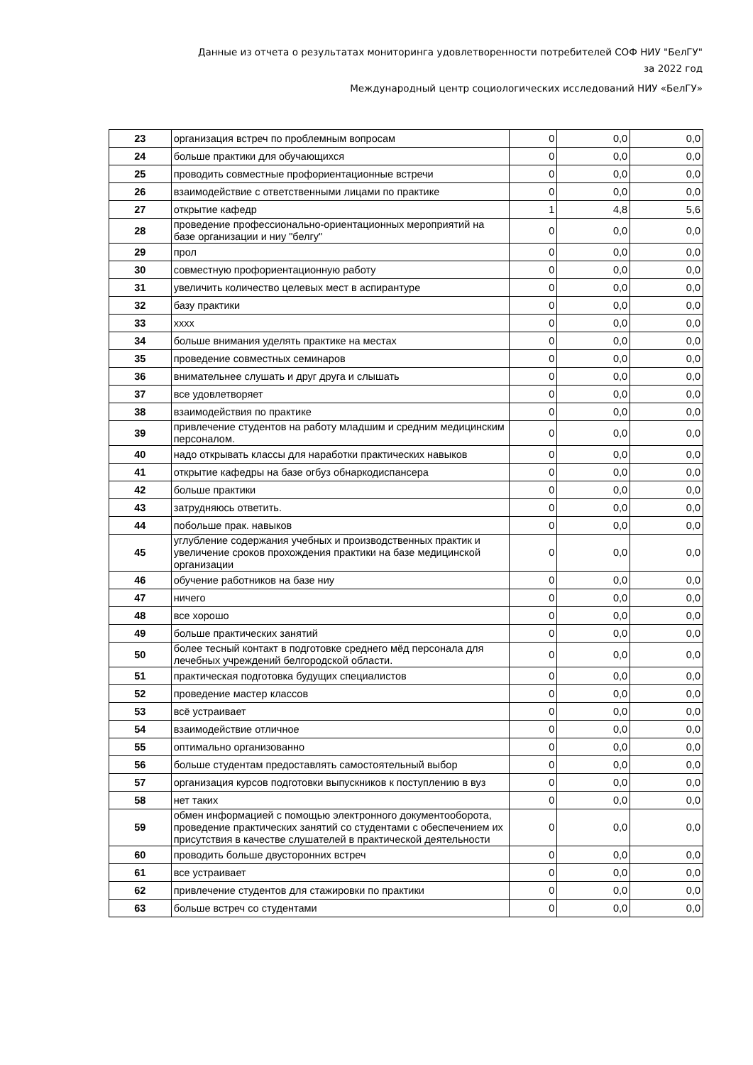Данные из отчета о результатах мониторинга удовлетворенности потребителей СОФ НИУ "БелГУ"
за 2022 год
Международный центр социологических исследований НИУ «БелГУ»
| 23 | организация встреч по проблемным вопросам | 0 | 0,0 | 0,0 |
| 24 | больше практики для обучающихся | 0 | 0,0 | 0,0 |
| 25 | проводить совместные профориентационные встречи | 0 | 0,0 | 0,0 |
| 26 | взаимодействие с ответственными лицами по практике | 0 | 0,0 | 0,0 |
| 27 | открытие кафедр | 1 | 4,8 | 5,6 |
| 28 | проведение профессионально-ориентационных мероприятий на базе организации и ниу "белгу" | 0 | 0,0 | 0,0 |
| 29 | прол | 0 | 0,0 | 0,0 |
| 30 | совместную профориентационную работу | 0 | 0,0 | 0,0 |
| 31 | увеличить количество целевых мест в аспирантуре | 0 | 0,0 | 0,0 |
| 32 | базу практики | 0 | 0,0 | 0,0 |
| 33 | хххх | 0 | 0,0 | 0,0 |
| 34 | больше внимания уделять практике на местах | 0 | 0,0 | 0,0 |
| 35 | проведение совместных семинаров | 0 | 0,0 | 0,0 |
| 36 | внимательнее слушать и друг друга и слышать | 0 | 0,0 | 0,0 |
| 37 | все удовлетворяет | 0 | 0,0 | 0,0 |
| 38 | взаимодействия по практике | 0 | 0,0 | 0,0 |
| 39 | привлечение студентов на работу младшим и средним медицинским персоналом. | 0 | 0,0 | 0,0 |
| 40 | надо открывать классы для наработки практических навыков | 0 | 0,0 | 0,0 |
| 41 | открытие кафедры на базе огбуз обнаркодиспансера | 0 | 0,0 | 0,0 |
| 42 | больше практики | 0 | 0,0 | 0,0 |
| 43 | затрудняюсь ответить. | 0 | 0,0 | 0,0 |
| 44 | побольше прак. навыков | 0 | 0,0 | 0,0 |
| 45 | углубление содержания учебных и производственных практик и увеличение сроков прохождения практики на базе медицинской организации | 0 | 0,0 | 0,0 |
| 46 | обучение работников на базе ниу | 0 | 0,0 | 0,0 |
| 47 | ничего | 0 | 0,0 | 0,0 |
| 48 | все хорошо | 0 | 0,0 | 0,0 |
| 49 | больше практических занятий | 0 | 0,0 | 0,0 |
| 50 | более тесный контакт в подготовке среднего мёд персонала для лечебных учреждений белгородской области. | 0 | 0,0 | 0,0 |
| 51 | практическая подготовка будущих специалистов | 0 | 0,0 | 0,0 |
| 52 | проведение мастер классов | 0 | 0,0 | 0,0 |
| 53 | всё устраивает | 0 | 0,0 | 0,0 |
| 54 | взаимодействие отличное | 0 | 0,0 | 0,0 |
| 55 | оптимально организованно | 0 | 0,0 | 0,0 |
| 56 | больше студентам предоставлять самостоятельный выбор | 0 | 0,0 | 0,0 |
| 57 | организация курсов подготовки выпускников к поступлению в вуз | 0 | 0,0 | 0,0 |
| 58 | нет таких | 0 | 0,0 | 0,0 |
| 59 | обмен информацией с помощью электронного документооборота, проведение практических занятий со студентами с обеспечением их присутствия в качестве слушателей в практической деятельности | 0 | 0,0 | 0,0 |
| 60 | проводить больше двусторонних встреч | 0 | 0,0 | 0,0 |
| 61 | все устраивает | 0 | 0,0 | 0,0 |
| 62 | привлечение студентов для стажировки по практики | 0 | 0,0 | 0,0 |
| 63 | больше встреч со студентами | 0 | 0,0 | 0,0 |